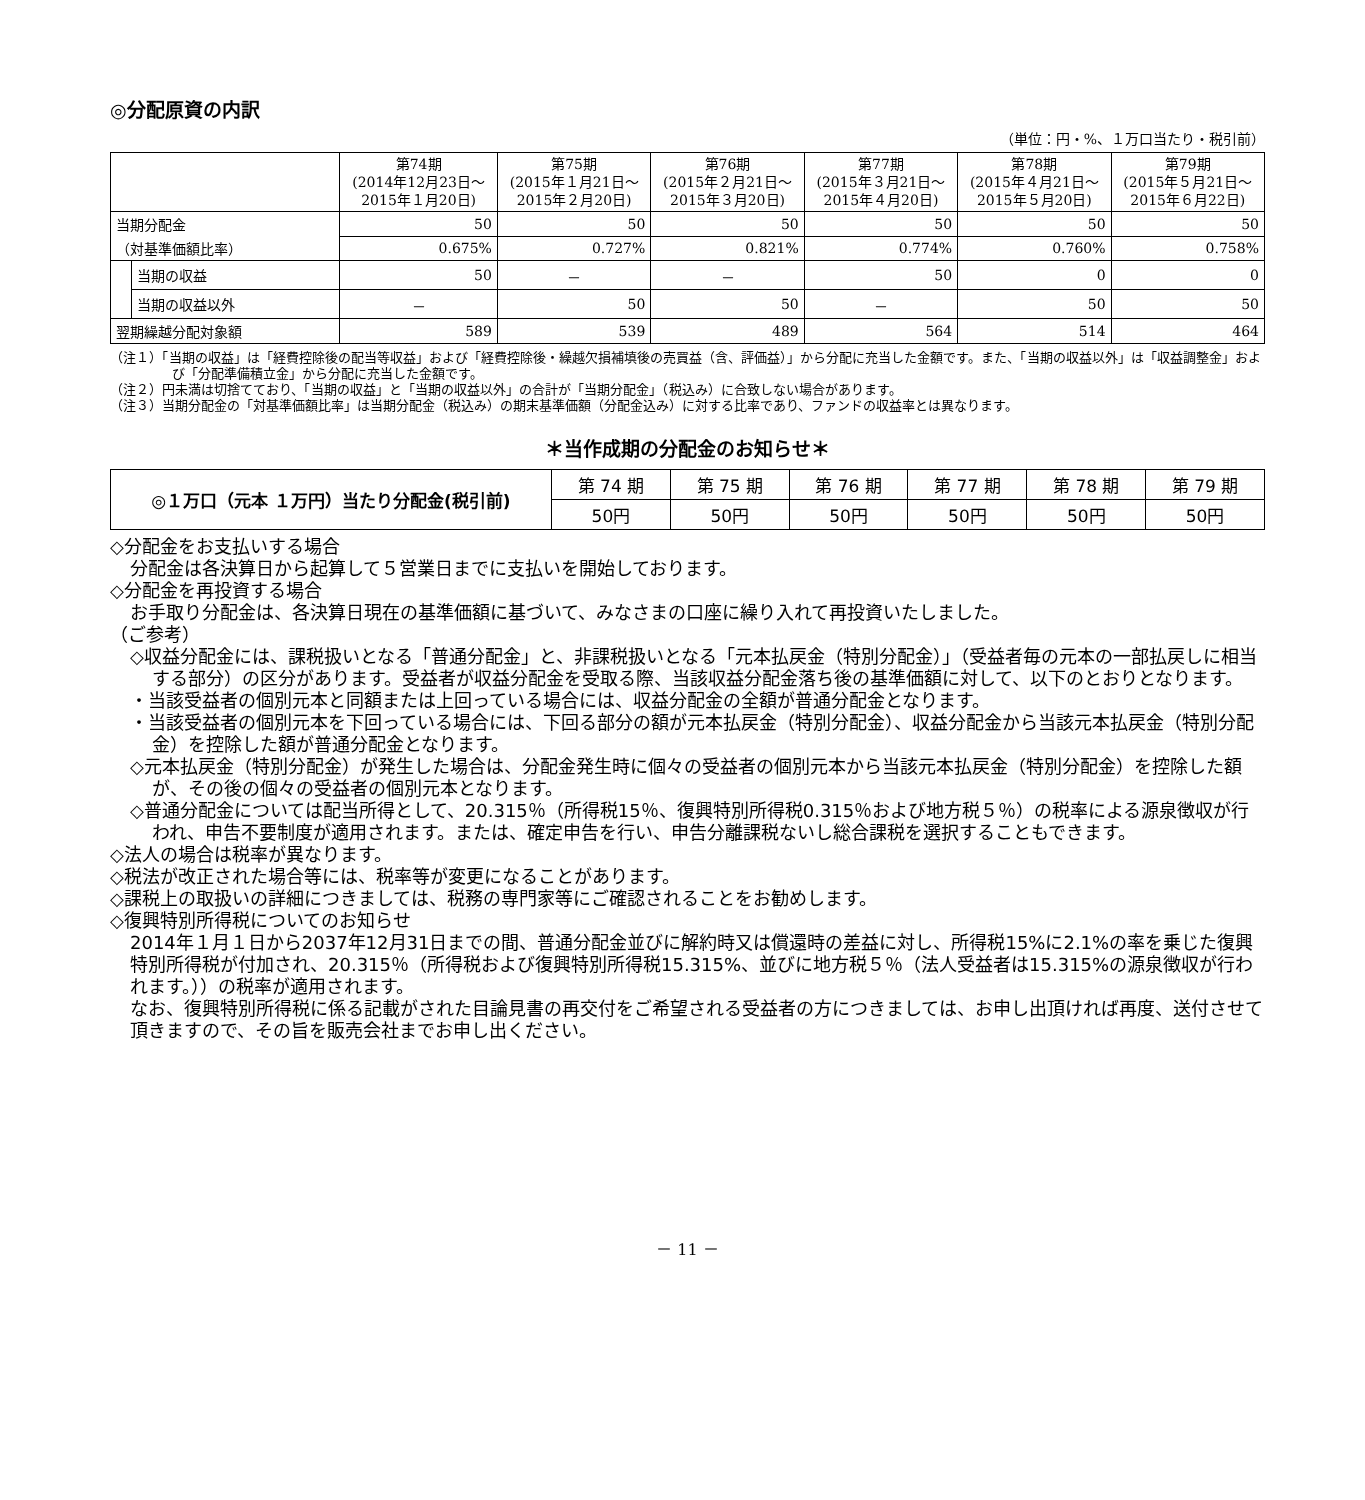◎分配原資の内訳
（単位：円・%、１万口当たり・税引前）
| | | 第74期 (2014年12月23日～ 2015年１月20日) | 第75期 (2015年１月21日～ 2015年２月20日) | 第76期 (2015年２月21日～ 2015年３月20日) | 第77期 (2015年３月21日～ 2015年４月20日) | 第78期 (2015年４月21日～ 2015年５月20日) | 第79期 (2015年５月21日～ 2015年６月22日) |
| --- | --- | --- | --- | --- | --- | --- | --- |
| 当期分配金 | | 50 | 50 | 50 | 50 | 50 | 50 |
| （対基準価額比率） | | 0.675% | 0.727% | 0.821% | 0.774% | 0.760% | 0.758% |
| | 当期の収益 | 50 | － | － | 50 | 0 | 0 |
| | 当期の収益以外 | － | 50 | 50 | － | 50 | 50 |
| 翌期繰越分配対象額 | | 589 | 539 | 489 | 564 | 514 | 464 |
（注１）「当期の収益」は「経費控除後の配当等収益」および「経費控除後・繰越欠損補填後の売買益（含、評価益）」から分配に充当した金額です。また、「当期の収益以外」は「収益調整金」および「分配準備積立金」から分配に充当した金額です。
（注２）円未満は切捨てており、「当期の収益」と「当期の収益以外」の合計が「当期分配金」（税込み）に合致しない場合があります。
（注３）当期分配金の「対基準価額比率」は当期分配金（税込み）の期末基準価額（分配金込み）に対する比率であり、ファンドの収益率とは異なります。
＊当作成期の分配金のお知らせ＊
| ◎１万口（元本 １万円）当たり分配金(税引前) | 第 74 期 | 第 75 期 | 第 76 期 | 第 77 期 | 第 78 期 | 第 79 期 |
| | 50円 | 50円 | 50円 | 50円 | 50円 | 50円 |
◇分配金をお支払いする場合
分配金は各決算日から起算して５営業日までに支払いを開始しております。
◇分配金を再投資する場合
お手取り分配金は、各決算日現在の基準価額に基づいて、みなさまの口座に繰り入れて再投資いたしました。
（ご参考）
◇収益分配金には、課税扱いとなる「普通分配金」と、非課税扱いとなる「元本払戻金（特別分配金）」（受益者毎の元本の一部払戻しに相当する部分）の区分があります。受益者が収益分配金を受取る際、当該収益分配金落ち後の基準価額に対して、以下のとおりとなります。
・当該受益者の個別元本と同額または上回っている場合には、収益分配金の全額が普通分配金となります。
・当該受益者の個別元本を下回っている場合には、下回る部分の額が元本払戻金（特別分配金）、収益分配金から当該元本払戻金（特別分配金）を控除した額が普通分配金となります。
◇元本払戻金（特別分配金）が発生した場合は、分配金発生時に個々の受益者の個別元本から当該元本払戻金（特別分配金）を控除した額が、その後の個々の受益者の個別元本となります。
◇普通分配金については配当所得として、20.315％（所得税15％、復興特別所得税0.315％および地方税５％）の税率による源泉徴収が行われ、申告不要制度が適用されます。または、確定申告を行い、申告分離課税ないし総合課税を選択することもできます。
◇法人の場合は税率が異なります。
◇税法が改正された場合等には、税率等が変更になることがあります。
◇課税上の取扱いの詳細につきましては、税務の専門家等にご確認されることをお勧めします。
◇復興特別所得税についてのお知らせ
2014年１月１日から2037年12月31日までの間、普通分配金並びに解約時又は償還時の差益に対し、所得税15%に2.1%の率を乗じた復興特別所得税が付加され、20.315％（所得税および復興特別所得税15.315%、並びに地方税５％（法人受益者は15.315%の源泉徴収が行われます。））の税率が適用されます。
なお、復興特別所得税に係る記載がされた目論見書の再交付をご希望される受益者の方につきましては、お申し出頂ければ再度、送付させて頂きますので、その旨を販売会社までお申し出ください。
－ 11 －